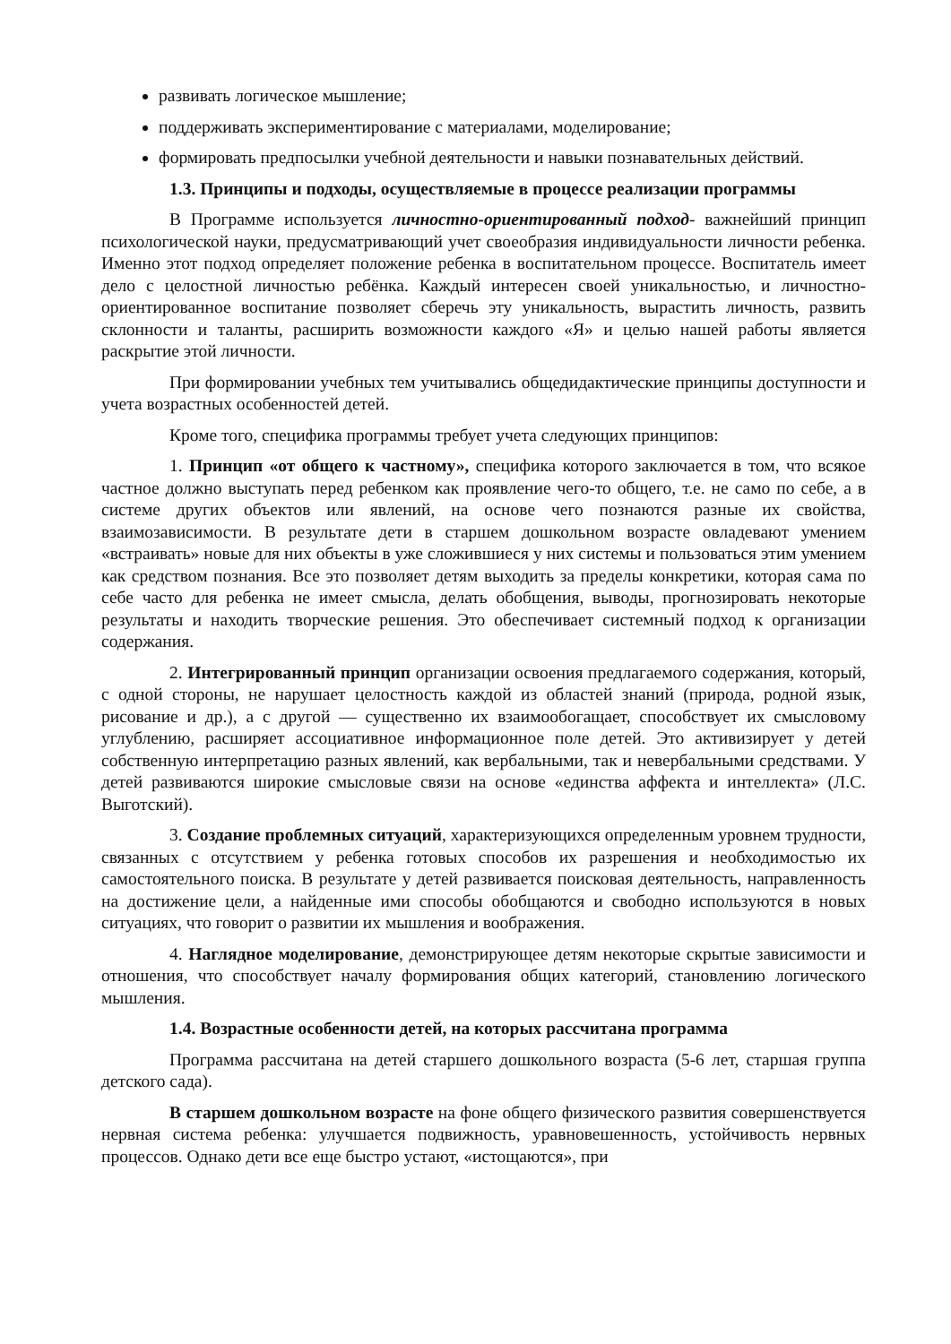развивать логическое мышление;
поддерживать экспериментирование с материалами, моделирование;
формировать предпосылки учебной деятельности и навыки познавательных действий.
1.3. Принципы и подходы, осуществляемые в процессе реализации программы
В Программе используется личностно-ориентированный подход- важнейший принцип психологической науки, предусматривающий учет своеобразия индивидуальности личности ребенка. Именно этот подход определяет положение ребенка в воспитательном процессе. Воспитатель имеет дело с целостной личностью ребёнка. Каждый интересен своей уникальностью, и личностно-ориентированное воспитание позволяет сберечь эту уникальность, вырастить личность, развить склонности и таланты, расширить возможности каждого «Я» и целью нашей работы является раскрытие этой личности.
При формировании учебных тем учитывались общедидактические принципы доступности и учета возрастных особенностей детей.
Кроме того, специфика программы требует учета следующих принципов:
1. Принцип «от общего к частному», специфика которого заключается в том, что всякое частное должно выступать перед ребенком как проявление чего-то общего, т.е. не само по себе, а в системе других объектов или явлений, на основе чего познаются разные их свойства, взаимозависимости. В результате дети в старшем дошкольном возрасте овладевают умением «встраивать» новые для них объекты в уже сложившиеся у них системы и пользоваться этим умением как средством познания. Все это позволяет детям выходить за пределы конкретики, которая сама по себе часто для ребенка не имеет смысла, делать обобщения, выводы, прогнозировать некоторые результаты и находить творческие решения. Это обеспечивает системный подход к организации содержания.
2. Интегрированный принцип организации освоения предлагаемого содержания, который, с одной стороны, не нарушает целостность каждой из областей знаний (природа, родной язык, рисование и др.), а с другой — существенно их взаимообогащает, способствует их смысловому углублению, расширяет ассоциативное информационное поле детей. Это активизирует у детей собственную интерпретацию разных явлений, как вербальными, так и невербальными средствами. У детей развиваются широкие смысловые связи на основе «единства аффекта и интеллекта» (Л.С. Выготский).
3. Создание проблемных ситуаций, характеризующихся определенным уровнем трудности, связанных с отсутствием у ребенка готовых способов их разрешения и необходимостью их самостоятельного поиска. В результате у детей развивается поисковая деятельность, направленность на достижение цели, а найденные ими способы обобщаются и свободно используются в новых ситуациях, что говорит о развитии их мышления и воображения.
4. Наглядное моделирование, демонстрирующее детям некоторые скрытые зависимости и отношения, что способствует началу формирования общих категорий, становлению логического мышления.
1.4. Возрастные особенности детей, на которых рассчитана программа
Программа рассчитана на детей старшего дошкольного возраста (5-6 лет, старшая группа детского сада).
В старшем дошкольном возрасте на фоне общего физического развития совершенствуется нервная система ребенка: улучшается подвижность, уравновешенность, устойчивость нервных процессов. Однако дети все еще быстро устают, «истощаются», при